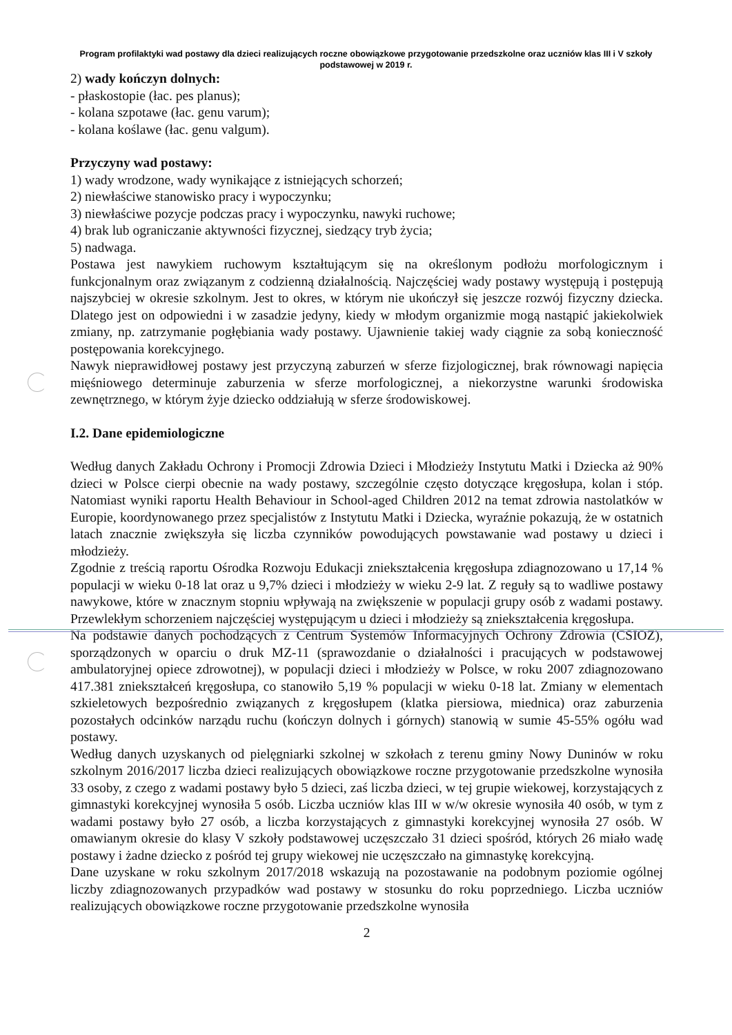Program profilaktyki wad postawy dla dzieci realizujących roczne obowiązkowe przygotowanie przedszkolne oraz uczniów klas III i V szkoły podstawowej w 2019 r.
2) wady kończyn dolnych:
- płaskostopie (łac. pes planus);
- kolana szpotawe (łac. genu varum);
- kolana koślawe (łac. genu valgum).
Przyczyny wad postawy:
1) wady wrodzone, wady wynikające z istniejących schorzeń;
2) niewłaściwe stanowisko pracy i wypoczynku;
3) niewłaściwe pozycje podczas pracy i wypoczynku, nawyki ruchowe;
4) brak lub ograniczanie aktywności fizycznej, siedzący tryb życia;
5) nadwaga.
Postawa jest nawykiem ruchowym kształtującym się na określonym podłożu morfologicznym i funkcjonalnym oraz związanym z codzienną działalnością. Najczęściej wady postawy występują i postępują najszybciej w okresie szkolnym. Jest to okres, w którym nie ukończył się jeszcze rozwój fizyczny dziecka. Dlatego jest on odpowiedni i w zasadzie jedyny, kiedy w młodym organizmie mogą nastąpić jakiekolwiek zmiany, np. zatrzymanie pogłębiania wady postawy. Ujawnienie takiej wady ciągnie za sobą konieczność postępowania korekcyjnego.
Nawyk nieprawidłowej postawy jest przyczyną zaburzeń w sferze fizjologicznej, brak równowagi napięcia mięśniowego determinuje zaburzenia w sferze morfologicznej, a niekorzystne warunki środowiska zewnętrznego, w którym żyje dziecko oddziałują w sferze środowiskowej.
I.2. Dane epidemiologiczne
Według danych Zakładu Ochrony i Promocji Zdrowia Dzieci i Młodzieży Instytutu Matki i Dziecka aż 90% dzieci w Polsce cierpi obecnie na wady postawy, szczególnie często dotyczące kręgosłupa, kolan i stóp. Natomiast wyniki raportu Health Behaviour in School-aged Children 2012 na temat zdrowia nastolatków w Europie, koordynowanego przez specjalistów z Instytutu Matki i Dziecka, wyraźnie pokazują, że w ostatnich latach znacznie zwiększyła się liczba czynników powodujących powstawanie wad postawy u dzieci i młodzieży.
Zgodnie z treścią raportu Ośrodka Rozwoju Edukacji zniekształcenia kręgosłupa zdiagnozowano u 17,14 % populacji w wieku 0-18 lat oraz u 9,7% dzieci i młodzieży w wieku 2-9 lat. Z reguły są to wadliwe postawy nawykowe, które w znacznym stopniu wpływają na zwiększenie w populacji grupy osób z wadami postawy. Przewlekłym schorzeniem najczęściej występującym u dzieci i młodzieży są zniekształcenia kręgosłupa.
Na podstawie danych pochodzących z Centrum Systemów Informacyjnych Ochrony Zdrowia (CSIOZ), sporządzonych w oparciu o druk MZ-11 (sprawozdanie o działalności i pracujących w podstawowej ambulatoryjnej opiece zdrowotnej), w populacji dzieci i młodzieży w Polsce, w roku 2007 zdiagnozowano 417.381 zniekształceń kręgosłupa, co stanowiło 5,19 % populacji w wieku 0-18 lat. Zmiany w elementach szkieletowych bezpośrednio związanych z kręgosłupem (klatka piersiowa, miednica) oraz zaburzenia pozostałych odcinków narządu ruchu (kończyn dolnych i górnych) stanowią w sumie 45-55% ogółu wad postawy.
Według danych uzyskanych od pielęgniarki szkolnej w szkołach z terenu gminy Nowy Duninów w roku szkolnym 2016/2017 liczba dzieci realizujących obowiązkowe roczne przygotowanie przedszkolne wynosiła 33 osoby, z czego z wadami postawy było 5 dzieci, zaś liczba dzieci, w tej grupie wiekowej, korzystających z gimnastyki korekcyjnej wynosiła 5 osób. Liczba uczniów klas III w w/w okresie wynosiła 40 osób, w tym z wadami postawy było 27 osób, a liczba korzystających z gimnastyki korekcyjnej wynosiła 27 osób. W omawianym okresie do klasy V szkoły podstawowej uczęszczało 31 dzieci spośród, których 26 miało wadę postawy i żadne dziecko z pośród tej grupy wiekowej nie uczęszczało na gimnastykę korekcyjną.
Dane uzyskane w roku szkolnym 2017/2018 wskazują na pozostawanie na podobnym poziomie ogólnej liczby zdiagnozowanych przypadków wad postawy w stosunku do roku poprzedniego. Liczba uczniów realizujących obowiązkowe roczne przygotowanie przedszkolne wynosiła
2